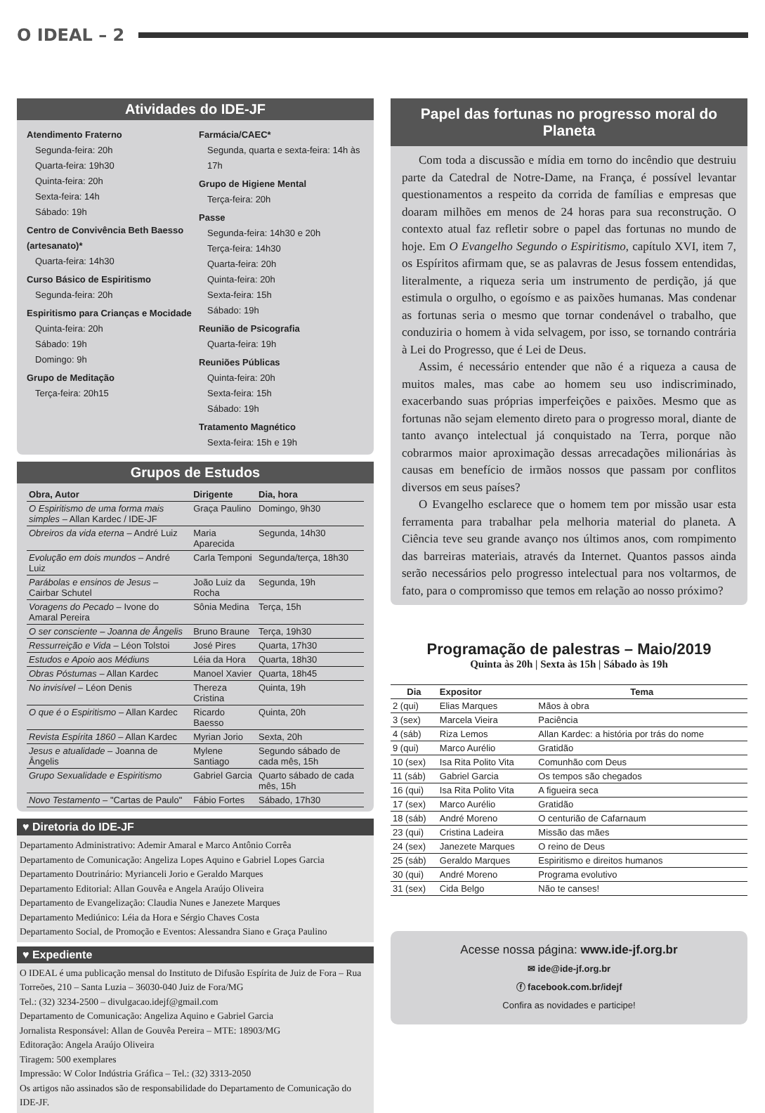O IDEAL – 2
Atividades do IDE-JF
Atendimento Fraterno
Segunda-feira: 20h
Quarta-feira: 19h30
Quinta-feira: 20h
Sexta-feira: 14h
Sábado: 19h
Centro de Convivência Beth Baesso (artesanato)*
Quarta-feira: 14h30
Curso Básico de Espiritismo
Segunda-feira: 20h
Espiritismo para Crianças e Mocidade
Quinta-feira: 20h
Sábado: 19h
Domingo: 9h
Grupo de Meditação
Terça-feira: 20h15
Farmácia/CAEC*
Segunda, quarta e sexta-feira: 14h às 17h
Grupo de Higiene Mental
Terça-feira: 20h
Passe
Segunda-feira: 14h30 e 20h
Terça-feira: 14h30
Quarta-feira: 20h
Quinta-feira: 20h
Sexta-feira: 15h
Sábado: 19h
Reunião de Psicografia
Quarta-feira: 19h
Reuniões Públicas
Quinta-feira: 20h
Sexta-feira: 15h
Sábado: 19h
Tratamento Magnético
Sexta-feira: 15h e 19h
Grupos de Estudos
| Obra, Autor | Dirigente | Dia, hora |
| --- | --- | --- |
| O Espiritismo de uma forma mais simples – Allan Kardec / IDE-JF | Graça Paulino | Domingo, 9h30 |
| Obreiros da vida eterna – André Luiz | Maria Aparecida | Segunda, 14h30 |
| Evolução em dois mundos – André Luiz | Carla Temponi | Segunda/terça, 18h30 |
| Parábolas e ensinos de Jesus – Cairbar Schutel | João Luiz da Rocha | Segunda, 19h |
| Voragens do Pecado – Ivone do Amaral Pereira | Sônia Medina | Terça, 15h |
| O ser consciente – Joanna de Ângelis | Bruno Braune | Terça, 19h30 |
| Ressurreição e Vida – Léon Tolstoi | José Pires | Quarta, 17h30 |
| Estudos e Apoio aos Médiuns | Léia da Hora | Quarta, 18h30 |
| Obras Póstumas – Allan Kardec | Manoel Xavier | Quarta, 18h45 |
| No invisível – Léon Denis | Thereza Cristina | Quinta, 19h |
| O que é o Espiritismo – Allan Kardec | Ricardo Baesso | Quinta, 20h |
| Revista Espírita 1860 – Allan Kardec | Myrian Jorio | Sexta, 20h |
| Jesus e atualidade – Joanna de Ângelis | Mylene Santiago | Segundo sábado de cada mês, 15h |
| Grupo Sexualidade e Espiritismo | Gabriel Garcia | Quarto sábado de cada mês, 15h |
| Novo Testamento – "Cartas de Paulo" | Fábio Fortes | Sábado, 17h30 |
♥ Diretoria do IDE-JF
Departamento Administrativo: Ademir Amaral e Marco Antônio Corrêa
Departamento de Comunicação: Angeliza Lopes Aquino e Gabriel Lopes Garcia
Departamento Doutrinário: Myrianceli Jorio e Geraldo Marques
Departamento Editorial: Allan Gouvêa e Angela Araújo Oliveira
Departamento de Evangelização: Claudia Nunes e Janezete Marques
Departamento Mediúnico: Léia da Hora e Sérgio Chaves Costa
Departamento Social, de Promoção e Eventos: Alessandra Siano e Graça Paulino
♥ Expediente
O IDEAL é uma publicação mensal do Instituto de Difusão Espírita de Juiz de Fora – Rua Torreões, 210 – Santa Luzia – 36030-040 Juiz de Fora/MG
Tel.: (32) 3234-2500 – divulgacao.idejf@gmail.com
Departamento de Comunicação: Angeliza Aquino e Gabriel Garcia
Jornalista Responsável: Allan de Gouvêa Pereira – MTE: 18903/MG
Editoração: Angela Araújo Oliveira
Tiragem: 500 exemplares
Impressão: W Color Indústria Gráfica – Tel.: (32) 3313-2050
Os artigos não assinados são de responsabilidade do Departamento de Comunicação do IDE-JF.
Papel das fortunas no progresso moral do Planeta
Com toda a discussão e mídia em torno do incêndio que destruiu parte da Catedral de Notre-Dame, na França, é possível levantar questionamentos a respeito da corrida de famílias e empresas que doaram milhões em menos de 24 horas para sua reconstrução. O contexto atual faz refletir sobre o papel das fortunas no mundo de hoje. Em O Evangelho Segundo o Espiritismo, capítulo XVI, item 7, os Espíritos afirmam que, se as palavras de Jesus fossem entendidas, literalmente, a riqueza seria um instrumento de perdição, já que estimula o orgulho, o egoísmo e as paixões humanas. Mas condenar as fortunas seria o mesmo que tornar condenável o trabalho, que conduziria o homem à vida selvagem, por isso, se tornando contrária à Lei do Progresso, que é Lei de Deus.
Assim, é necessário entender que não é a riqueza a causa de muitos males, mas cabe ao homem seu uso indiscriminado, exacerbando suas próprias imperfeições e paixões. Mesmo que as fortunas não sejam elemento direto para o progresso moral, diante de tanto avanço intelectual já conquistado na Terra, porque não cobrarmos maior aproximação dessas arrecadações milionárias às causas em benefício de irmãos nossos que passam por conflitos diversos em seus países?
O Evangelho esclarece que o homem tem por missão usar esta ferramenta para trabalhar pela melhoria material do planeta. A Ciência teve seu grande avanço nos últimos anos, com rompimento das barreiras materiais, através da Internet. Quantos passos ainda serão necessários pelo progresso intelectual para nos voltarmos, de fato, para o compromisso que temos em relação ao nosso próximo?
Programação de palestras – Maio/2019
Quinta às 20h | Sexta às 15h | Sábado às 19h
| Dia | Expositor | Tema |
| --- | --- | --- |
| 2 (qui) | Elias Marques | Mãos à obra |
| 3 (sex) | Marcela Vieira | Paciência |
| 4 (sáb) | Riza Lemos | Allan Kardec: a história por trás do nome |
| 9 (qui) | Marco Aurélio | Gratidão |
| 10 (sex) | Isa Rita Polito Vita | Comunhão com Deus |
| 11 (sáb) | Gabriel Garcia | Os tempos são chegados |
| 16 (qui) | Isa Rita Polito Vita | A figueira seca |
| 17 (sex) | Marco Aurélio | Gratidão |
| 18 (sáb) | André Moreno | O centurião de Cafarnaum |
| 23 (qui) | Cristina Ladeira | Missão das mães |
| 24 (sex) | Janezete Marques | O reino de Deus |
| 25 (sáb) | Geraldo Marques | Espiritismo e direitos humanos |
| 30 (qui) | André Moreno | Programa evolutivo |
| 31 (sex) | Cida Belgo | Não te canses! |
Acesse nossa página: www.ide-jf.org.br
✉ ide@ide-jf.org.br
ⓕ facebook.com.br/idejf
Confira as novidades e participe!